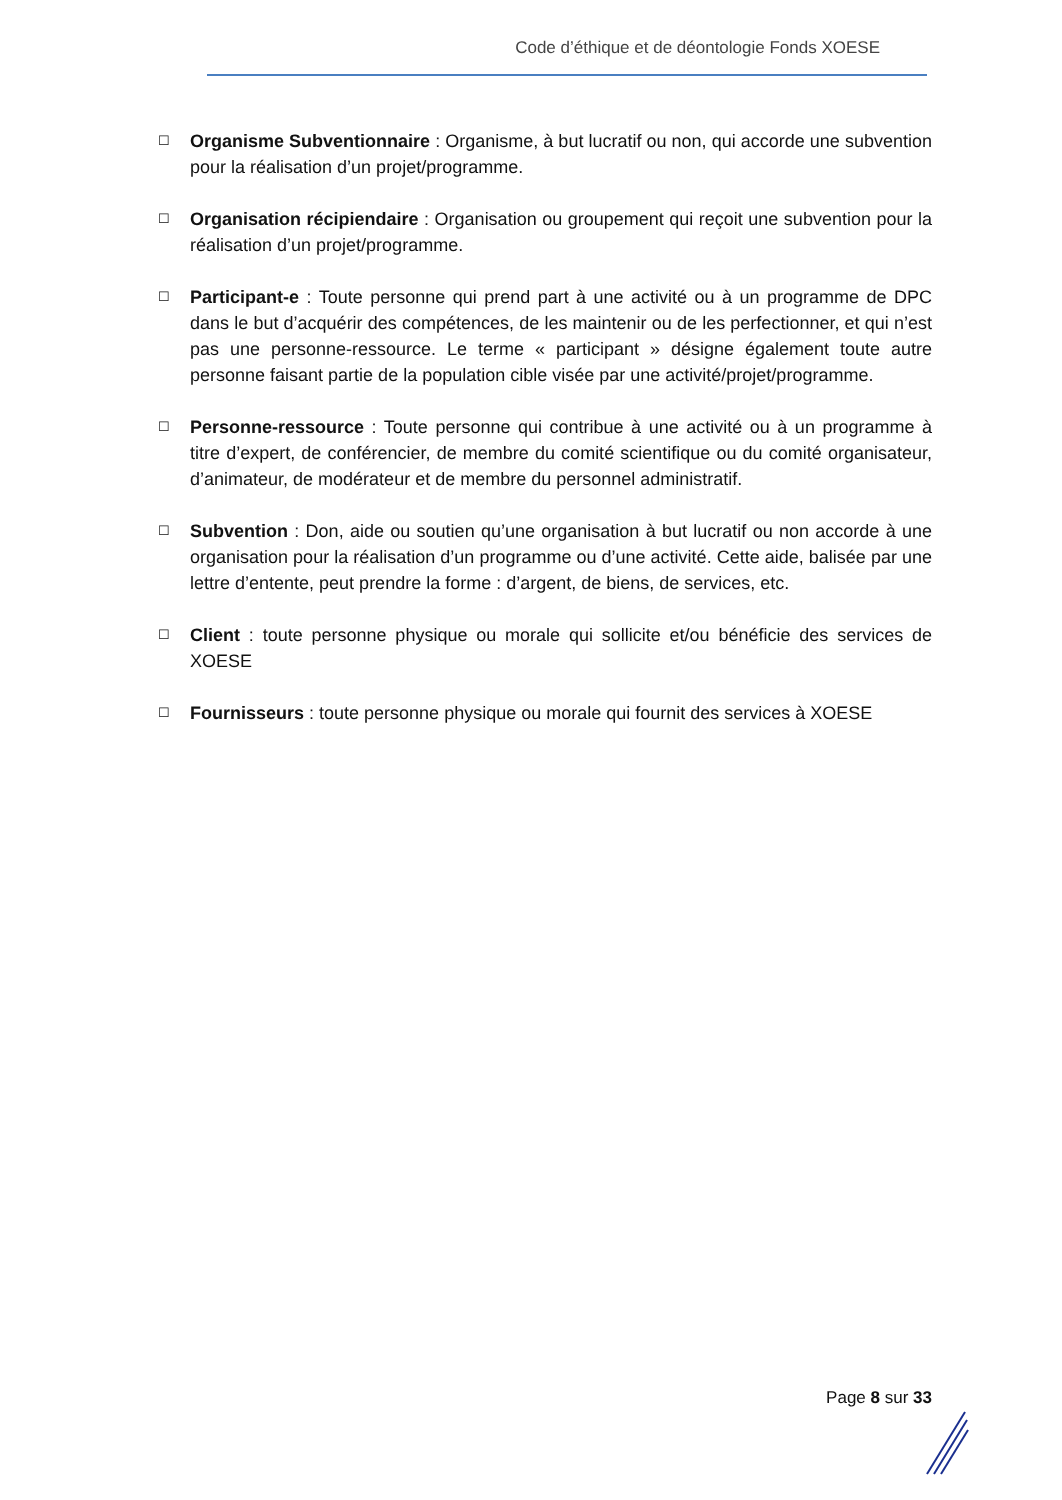Code d’éthique et de déontologie Fonds XOESE
☐
Organisme Subventionnaire : Organisme, à but lucratif ou non, qui accorde une subvention pour la réalisation d’un projet/programme.
☐
Organisation récipiendaire : Organisation ou groupement qui reçoit une subvention pour la réalisation d’un projet/programme.
☐
Participant-e : Toute personne qui prend part à une activité ou à un programme de DPC dans le but d’acquérir des compétences, de les maintenir ou de les perfectionner, et qui n’est pas une personne-ressource. Le terme « participant » désigne également toute autre personne faisant partie de la population cible visée par une activité/projet/programme.
☐
Personne-ressource : Toute personne qui contribue à une activité ou à un programme à titre d’expert, de conférencier, de membre du comité scientifique ou du comité organisateur, d’animateur, de modérateur et de membre du personnel administratif.
☐
Subvention : Don, aide ou soutien qu’une organisation à but lucratif ou non accorde à une organisation pour la réalisation d’un programme ou d’une activité. Cette aide, balisée par une lettre d’entente, peut prendre la forme : d’argent, de biens, de services, etc.
☐
Client : toute personne physique ou morale qui sollicite et/ou bénéficie des services de XOESE
☐
Fournisseurs : toute personne physique ou morale qui fournit des services à XOESE
Page 8 sur 33